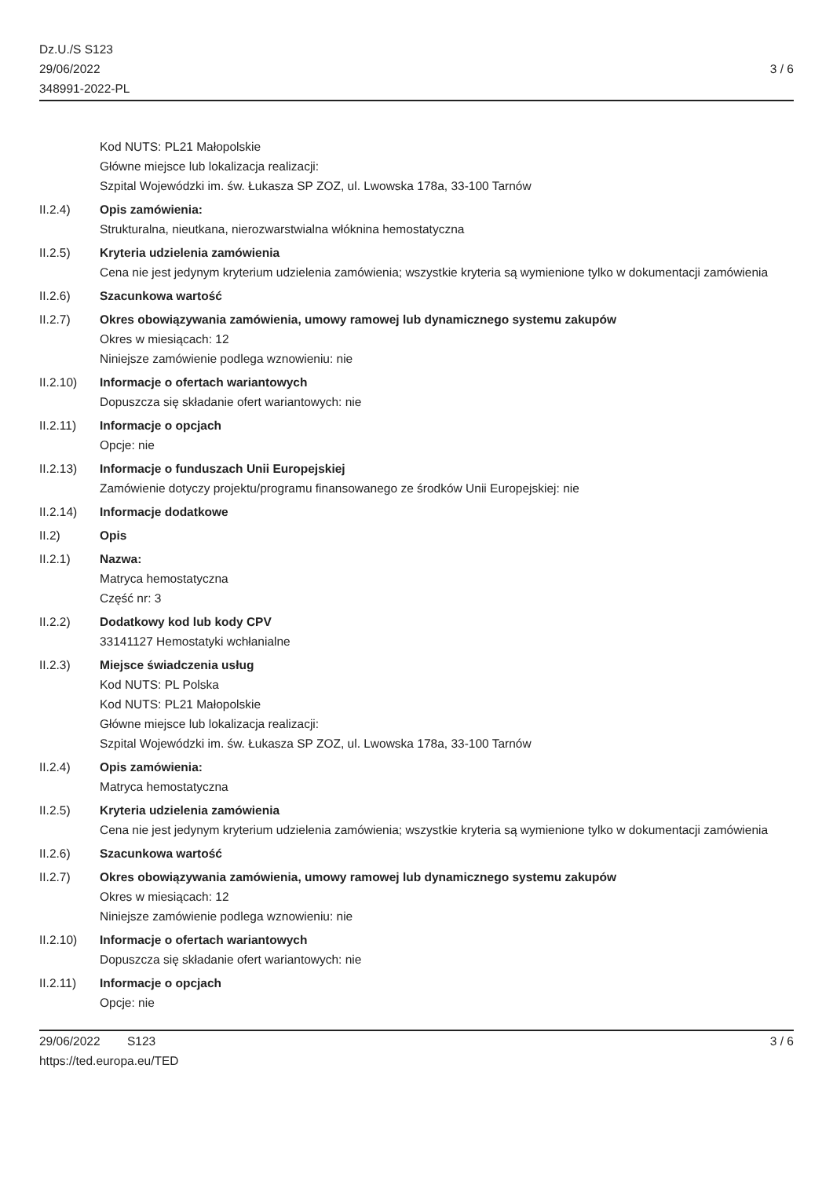Dz.U./S S123
29/06/2022
348991-2022-PL
3 / 6
Kod NUTS: PL21 Małopolskie
Główne miejsce lub lokalizacja realizacji:
Szpital Wojewódzki im. św. Łukasza SP ZOZ, ul. Lwowska 178a, 33-100 Tarnów
II.2.4) Opis zamówienia:
Strukturalna, nieutkana, nierozwarstwialna włóknina hemostatyczna
II.2.5) Kryteria udzielenia zamówienia
Cena nie jest jedynym kryterium udzielenia zamówienia; wszystkie kryteria są wymienione tylko w dokumentacji zamówienia
II.2.6) Szacunkowa wartość
II.2.7) Okres obowiązywania zamówienia, umowy ramowej lub dynamicznego systemu zakupów
Okres w miesiącach: 12
Niniejsze zamówienie podlega wznowieniu: nie
II.2.10) Informacje o ofertach wariantowych
Dopuszcza się składanie ofert wariantowych: nie
II.2.11) Informacje o opcjach
Opcje: nie
II.2.13) Informacje o funduszach Unii Europejskiej
Zamówienie dotyczy projektu/programu finansowanego ze środków Unii Europejskiej: nie
II.2.14) Informacje dodatkowe
II.2) Opis
II.2.1) Nazwa:
Matryca hemostatyczna
Część nr: 3
II.2.2) Dodatkowy kod lub kody CPV
33141127 Hemostatyki wchłanialne
II.2.3) Miejsce świadczenia usług
Kod NUTS: PL Polska
Kod NUTS: PL21 Małopolskie
Główne miejsce lub lokalizacja realizacji:
Szpital Wojewódzki im. św. Łukasza SP ZOZ, ul. Lwowska 178a, 33-100 Tarnów
II.2.4) Opis zamówienia:
Matryca hemostatyczna
II.2.5) Kryteria udzielenia zamówienia
Cena nie jest jedynym kryterium udzielenia zamówienia; wszystkie kryteria są wymienione tylko w dokumentacji zamówienia
II.2.6) Szacunkowa wartość
II.2.7) Okres obowiązywania zamówienia, umowy ramowej lub dynamicznego systemu zakupów
Okres w miesiącach: 12
Niniejsze zamówienie podlega wznowieniu: nie
II.2.10) Informacje o ofertach wariantowych
Dopuszcza się składanie ofert wariantowych: nie
II.2.11) Informacje o opcjach
Opcje: nie
29/06/2022 S123
https://ted.europa.eu/TED
3 / 6